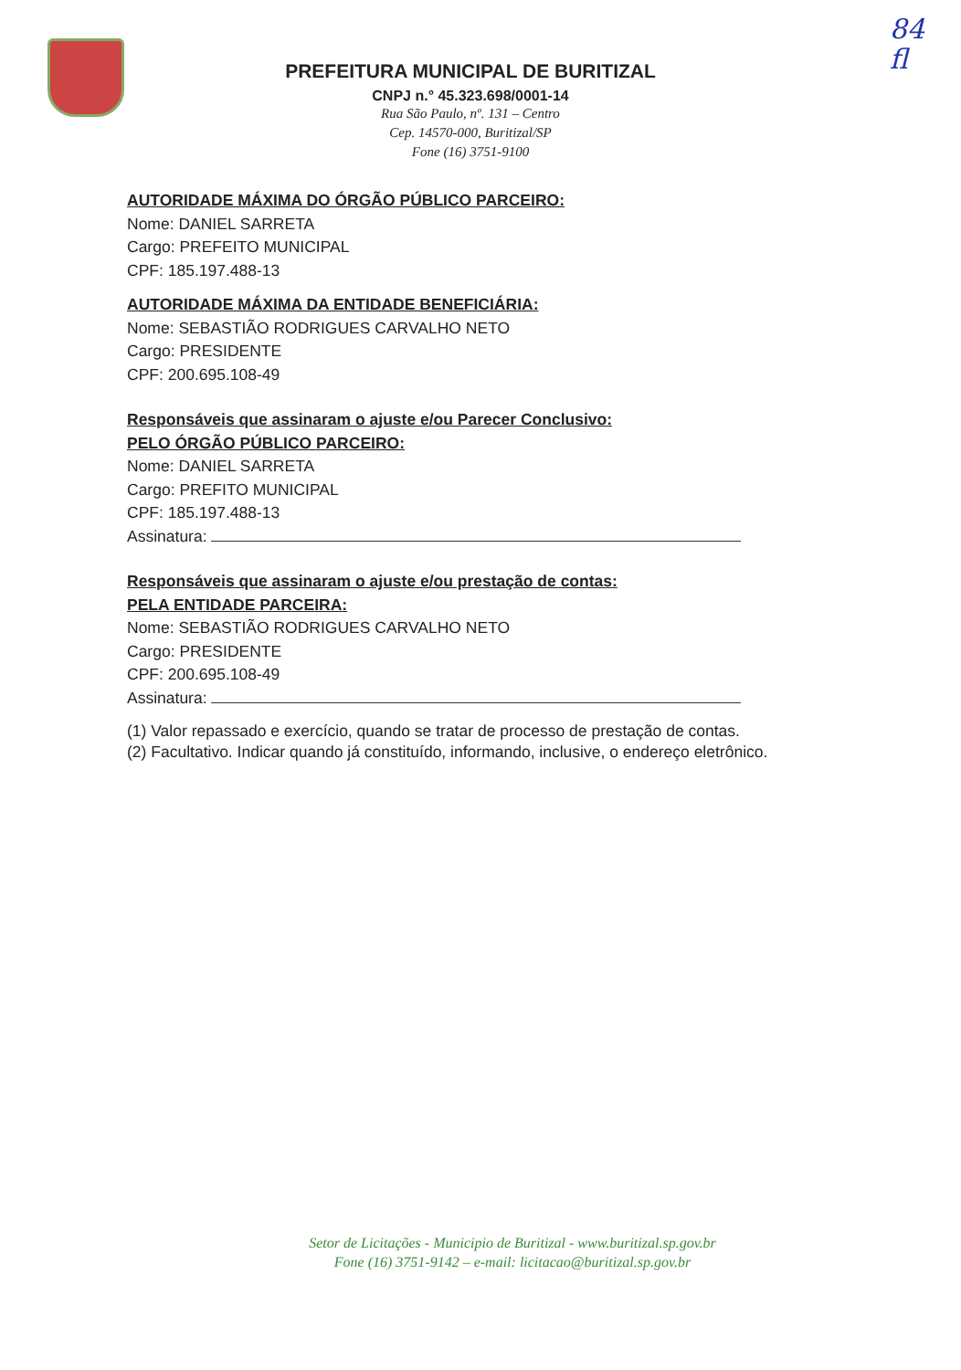84
fl
PREFEITURA MUNICIPAL DE BURITIZAL
CNPJ n.° 45.323.698/0001-14
Rua São Paulo, nº. 131 – Centro
Cep. 14570-000, Buritizal/SP
Fone (16) 3751-9100
AUTORIDADE MÁXIMA DO ÓRGÃO PÚBLICO PARCEIRO:
Nome: DANIEL SARRETA
Cargo: PREFEITO MUNICIPAL
CPF: 185.197.488-13
AUTORIDADE MÁXIMA DA ENTIDADE BENEFICIÁRIA:
Nome: SEBASTIÃO RODRIGUES CARVALHO NETO
Cargo: PRESIDENTE
CPF: 200.695.108-49
Responsáveis que assinaram o ajuste e/ou Parecer Conclusivo:
PELO ÓRGÃO PÚBLICO PARCEIRO:
Nome: DANIEL SARRETA
Cargo: PREFITO MUNICIPAL
CPF: 185.197.488-13
Assinatura:
Responsáveis que assinaram o ajuste e/ou prestação de contas:
PELA ENTIDADE PARCEIRA:
Nome: SEBASTIÃO RODRIGUES CARVALHO NETO
Cargo: PRESIDENTE
CPF: 200.695.108-49
Assinatura:
(1) Valor repassado e exercício, quando se tratar de processo de prestação de contas.
(2) Facultativo. Indicar quando já constituído, informando, inclusive, o endereço eletrônico.
Setor de Licitações - Municipio de Buritizal - www.buritizal.sp.gov.br
Fone (16) 3751-9142 – e-mail: licitacao@buritizal.sp.gov.br